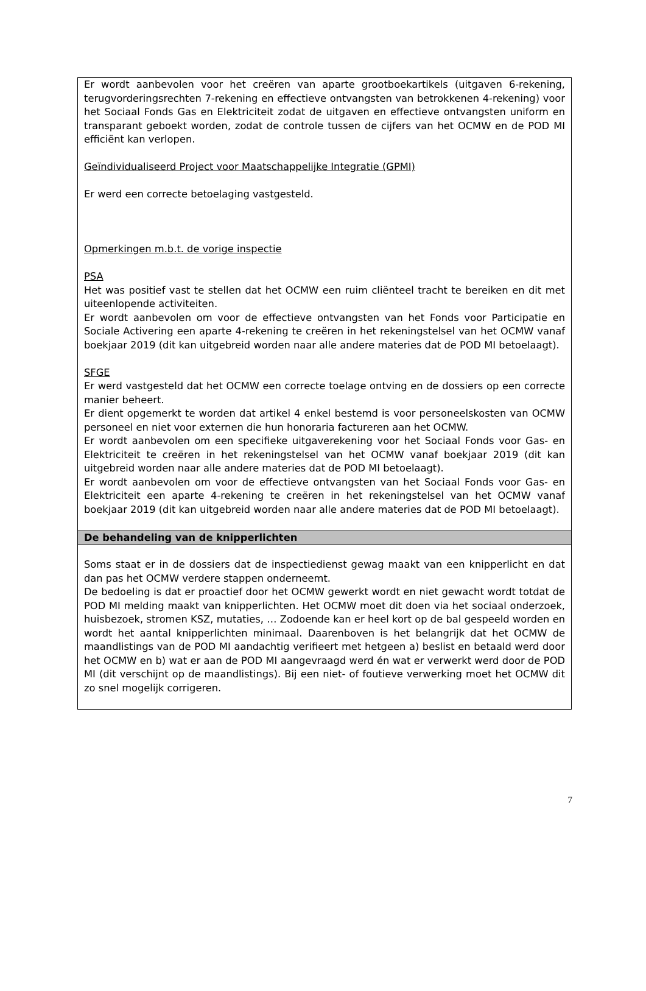Er wordt aanbevolen voor het creëren van aparte grootboekartikels (uitgaven 6-rekening, terugvorderingsrechten 7-rekening en effectieve ontvangsten van betrokkenen 4-rekening) voor het Sociaal Fonds Gas en Elektriciteit zodat de uitgaven en effectieve ontvangsten uniform en transparant geboekt worden, zodat de controle tussen de cijfers van het OCMW en de POD MI efficiënt kan verlopen.
Geïndividualiseerd Project voor Maatschappelijke Integratie (GPMI)
Er werd een correcte betoelaging vastgesteld.
Opmerkingen m.b.t. de vorige inspectie
PSA
Het was positief vast te stellen dat het OCMW een ruim cliënteel tracht te bereiken en dit met uiteenlopende activiteiten.
Er wordt aanbevolen om voor de effectieve ontvangsten van het Fonds voor Participatie en Sociale Activering een aparte 4-rekening te creëren in het rekeningstelsel van het OCMW vanaf boekjaar 2019 (dit kan uitgebreid worden naar alle andere materies dat de POD MI betoelaagt).
SFGE
Er werd vastgesteld dat het OCMW een correcte toelage ontving en de dossiers op een correcte manier beheert.
Er dient opgemerkt te worden dat artikel 4 enkel bestemd is voor personeelskosten van OCMW personeel en niet voor externen die hun honoraria factureren aan het OCMW.
Er wordt aanbevolen om een specifieke uitgaverekening voor het Sociaal Fonds voor Gas- en Elektriciteit te creëren in het rekeningstelsel van het OCMW vanaf boekjaar 2019 (dit kan uitgebreid worden naar alle andere materies dat de POD MI betoelaagt).
Er wordt aanbevolen om voor de effectieve ontvangsten van het Sociaal Fonds voor Gas- en Elektriciteit een aparte 4-rekening te creëren in het rekeningstelsel van het OCMW vanaf boekjaar 2019 (dit kan uitgebreid worden naar alle andere materies dat de POD MI betoelaagt).
De behandeling van de knipperlichten
Soms staat er in de dossiers dat de inspectiedienst gewag maakt van een knipperlicht en dat dan pas het OCMW verdere stappen onderneemt.
De bedoeling is dat er proactief door het OCMW gewerkt wordt en niet gewacht wordt totdat de POD MI melding maakt van knipperlichten. Het OCMW moet dit doen via het sociaal onderzoek, huisbezoek, stromen KSZ, mutaties, … Zodoende kan er heel kort op de bal gespeeld worden en wordt het aantal knipperlichten minimaal. Daarenboven is het belangrijk dat het OCMW de maandlistings van de POD MI aandachtig verifieert met hetgeen a) beslist en betaald werd door het OCMW en b) wat er aan de POD MI aangevraagd werd én wat er verwerkt werd door de POD MI (dit verschijnt op de maandlistings). Bij een niet- of foutieve verwerking moet het OCMW dit zo snel mogelijk corrigeren.
7